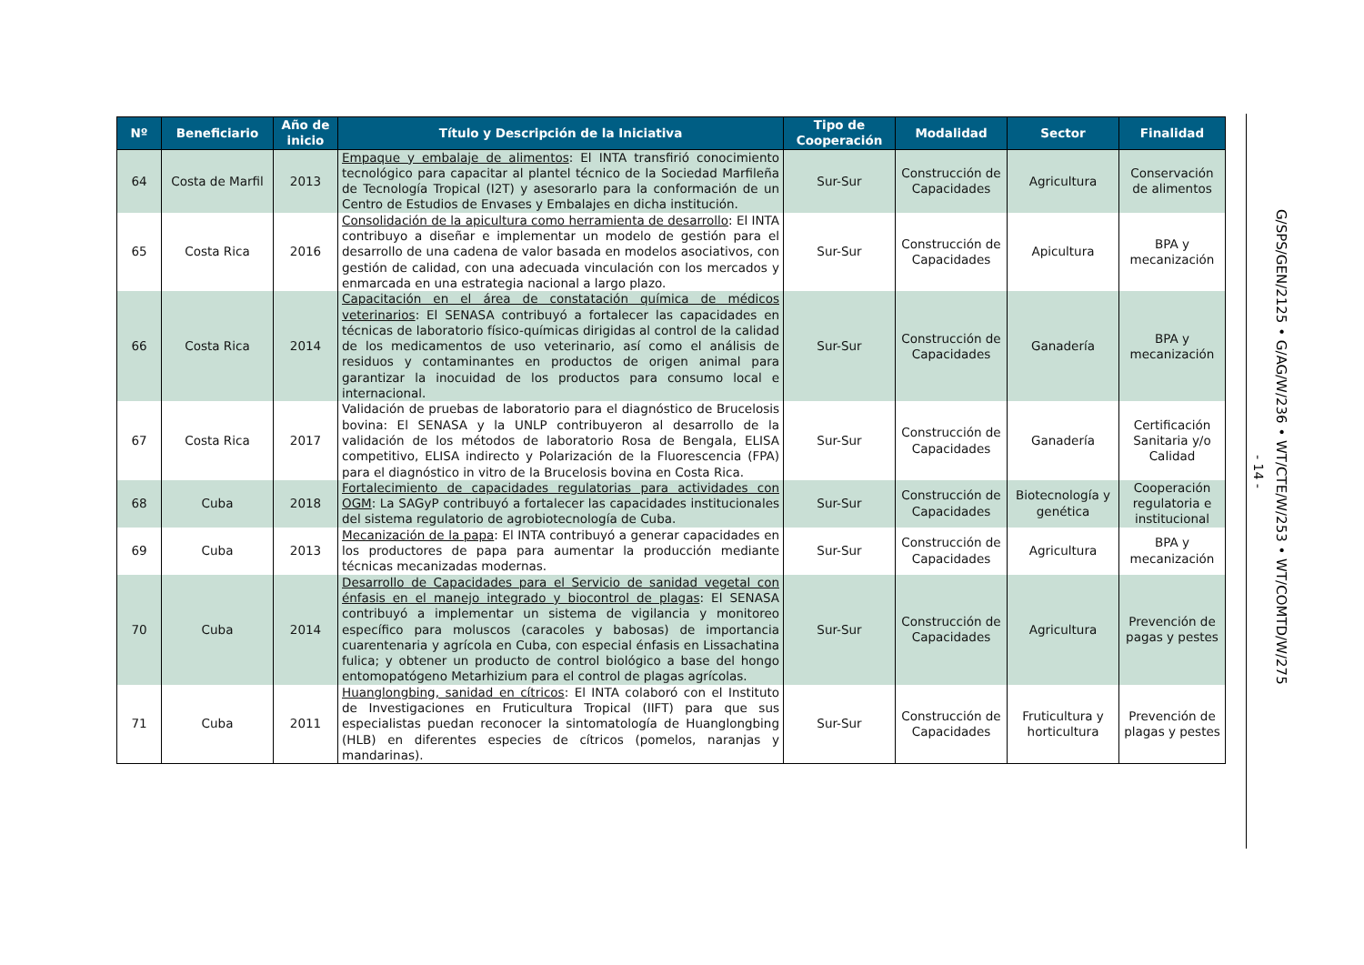| Nº | Beneficiario | Año de inicio | Título y Descripción de la Iniciativa | Tipo de Cooperación | Modalidad | Sector | Finalidad |
| --- | --- | --- | --- | --- | --- | --- | --- |
| 64 | Costa de Marfil | 2013 | Empaque y embalaje de alimentos : El INTA transfirió conocimiento tecnológico para capacitar al plantel técnico de la Sociedad Marfileña de Tecnología Tropical (I2T) y asesorarlo para la conformación de un Centro de Estudios de Envases y Embalajes en dicha institución. | Sur-Sur | Construcción de Capacidades | Agricultura | Conservación de alimentos |
| 65 | Costa Rica | 2016 | Consolidación de la apicultura como herramienta de desarrollo : El INTA contribuyo a diseñar e implementar un modelo de gestión para el desarrollo de una cadena de valor basada en modelos asociativos, con gestión de calidad, con una adecuada vinculación con los mercados y enmarcada en una estrategia nacional a largo plazo. | Sur-Sur | Construcción de Capacidades | Apicultura | BPA y mecanización |
| 66 | Costa Rica | 2014 | Capacitación en el área de constatación química de médicos veterinarios : El SENASA contribuyó a fortalecer las capacidades en técnicas de laboratorio físico-químicas dirigidas al control de la calidad de los medicamentos de uso veterinario, así como el análisis de residuos y contaminantes en productos de origen animal para garantizar la inocuidad de los productos para consumo local e internacional. | Sur-Sur | Construcción de Capacidades | Ganadería | BPA y mecanización |
| 67 | Costa Rica | 2017 | Validación de pruebas de laboratorio para el diagnóstico de Brucelosis bovina: El SENASA y la UNLP contribuyeron al desarrollo de la validación de los métodos de laboratorio Rosa de Bengala, ELISA competitivo, ELISA indirecto y Polarización de la Fluorescencia (FPA) para el diagnóstico in vitro de la Brucelosis bovina en Costa Rica. | Sur-Sur | Construcción de Capacidades | Ganadería | Certificación Sanitaria y/o Calidad |
| 68 | Cuba | 2018 | Fortalecimiento de capacidades regulatorias para actividades con OGM : La SAGyP contribuyó a fortalecer las capacidades institucionales del sistema regulatorio de agrobiotecnología de Cuba. | Sur-Sur | Construcción de Capacidades | Biotecnología y genética | Cooperación regulatoria e institucional |
| 69 | Cuba | 2013 | Mecanización de la papa : El INTA contribuyó a generar capacidades en los productores de papa para aumentar la producción mediante técnicas mecanizadas modernas. | Sur-Sur | Construcción de Capacidades | Agricultura | BPA y mecanización |
| 70 | Cuba | 2014 | Desarrollo de Capacidades para el Servicio de sanidad vegetal con énfasis en el manejo integrado y biocontrol de plagas : El SENASA contribuyó a implementar un sistema de vigilancia y monitoreo específico para moluscos (caracoles y babosas) de importancia cuarentenaria y agrícola en Cuba, con especial énfasis en Lissachatina fulica; y obtener un producto de control biológico a base del hongo entomopatógeno Metarhizium para el control de plagas agrícolas. | Sur-Sur | Construcción de Capacidades | Agricultura | Prevención de pagas y pestes |
| 71 | Cuba | 2011 | Huanglongbing, sanidad en cítricos : El INTA colaboró con el Instituto de Investigaciones en Fruticultura Tropical (IIFT) para que sus especialistas puedan reconocer la sintomatología de Huanglongbing (HLB) en diferentes especies de cítricos (pomelos, naranjas y mandarinas). | Sur-Sur | Construcción de Capacidades | Fruticultura y horticultura | Prevención de plagas y pestes |
- 14 -
G/SPS/GEN/2125 • G/AG/W/236 • WT/CTE/W/253 • WT/COMTD/W/275